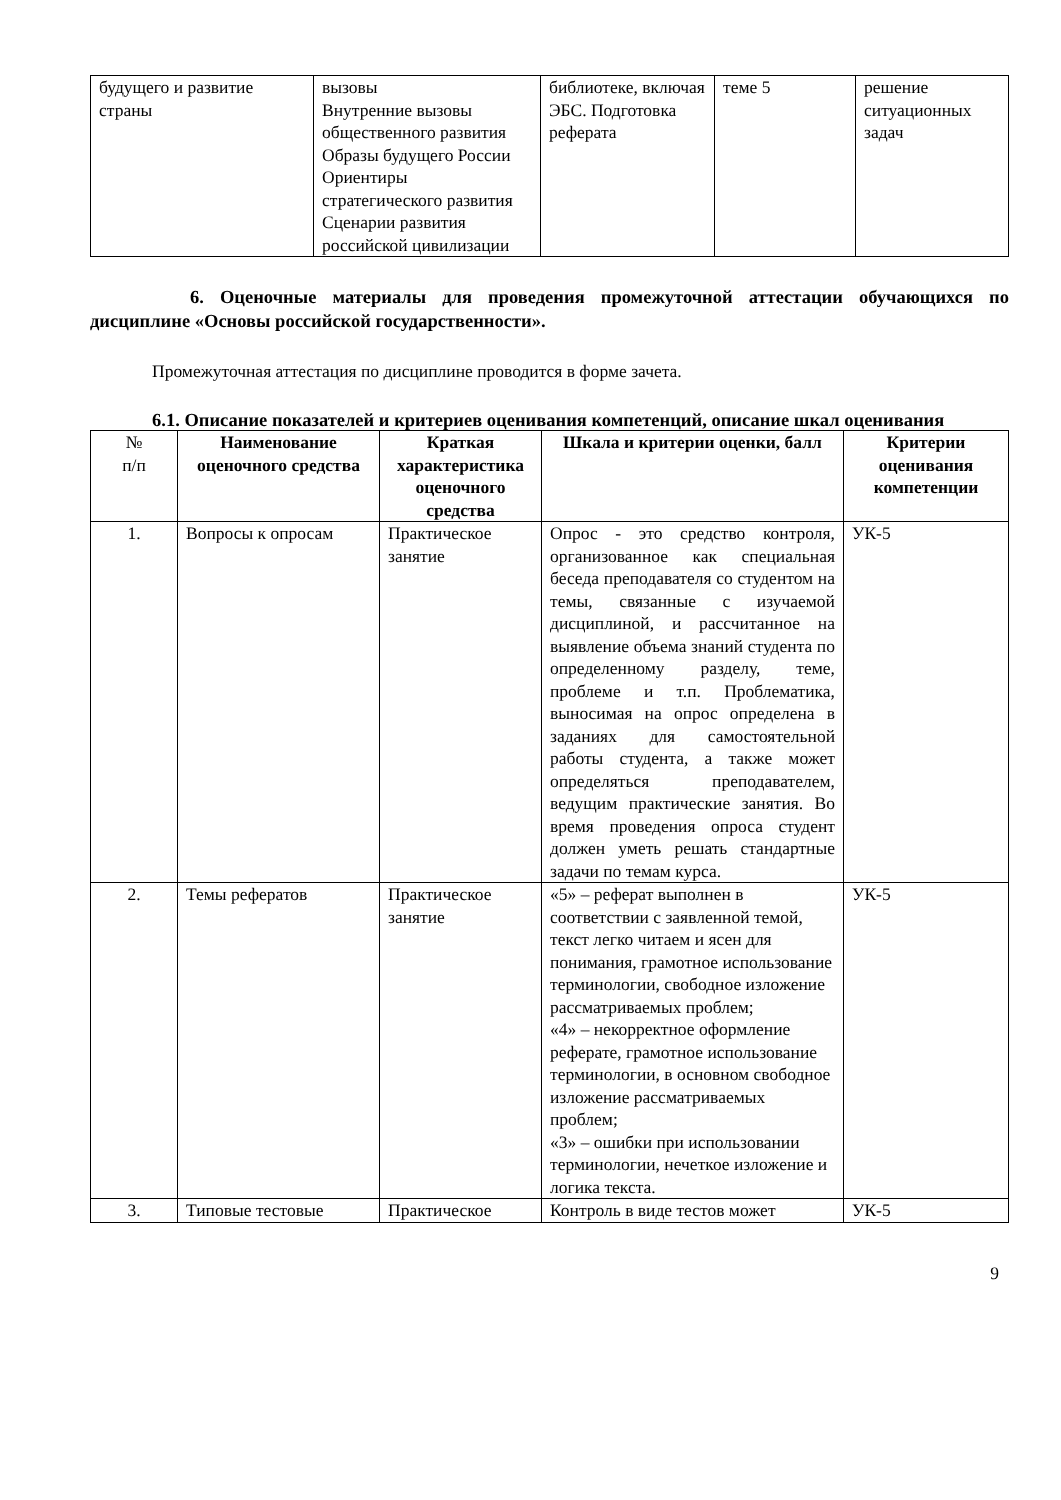| будущего и развитие страны | вызовы Внутренние вызовы общественного развития Образы будущего России Ориентиры стратегического развития Сценарии развития российской цивилизации | библиотеке, включая ЭБС. Подготовка реферата | теме 5 | решение ситуационных задач |
6. Оценочные материалы для проведения промежуточной аттестации обучающихся по дисциплине «Основы российской государственности».
Промежуточная аттестация по дисциплине проводится в форме зачета.
6.1. Описание показателей и критериев оценивания компетенций, описание шкал оценивания
| № п/п | Наименование оценочного средства | Краткая характеристика оценочного средства | Шкала и критерии оценки, балл | Критерии оценивания компетенции |
| --- | --- | --- | --- | --- |
| 1. | Вопросы к опросам | Практическое занятие | Опрос - это средство контроля, организованное как специальная беседа преподавателя со студентом на темы, связанные с изучаемой дисциплиной, и рассчитанное на выявление объема знаний студента по определенному разделу, теме, проблеме и т.п. Проблематика, выносимая на опрос определена в заданиях для самостоятельной работы студента, а также может определяться преподавателем, ведущим практические занятия. Во время проведения опроса студент должен уметь решать стандартные задачи по темам курса. | УК-5 |
| 2. | Темы рефератов | Практическое занятие | «5» – реферат выполнен в соответствии с заявленной темой, текст легко читаем и ясен для понимания, грамотное использование терминологии, свободное изложение рассматриваемых проблем; «4» – некорректное оформление реферате, грамотное использование терминологии, в основном свободное изложение рассматриваемых проблем; «3» – ошибки при использовании терминологии, нечеткое изложение и логика текста. | УК-5 |
| 3. | Типовые тестовые | Практическое | Контроль в виде тестов может | УК-5 |
9